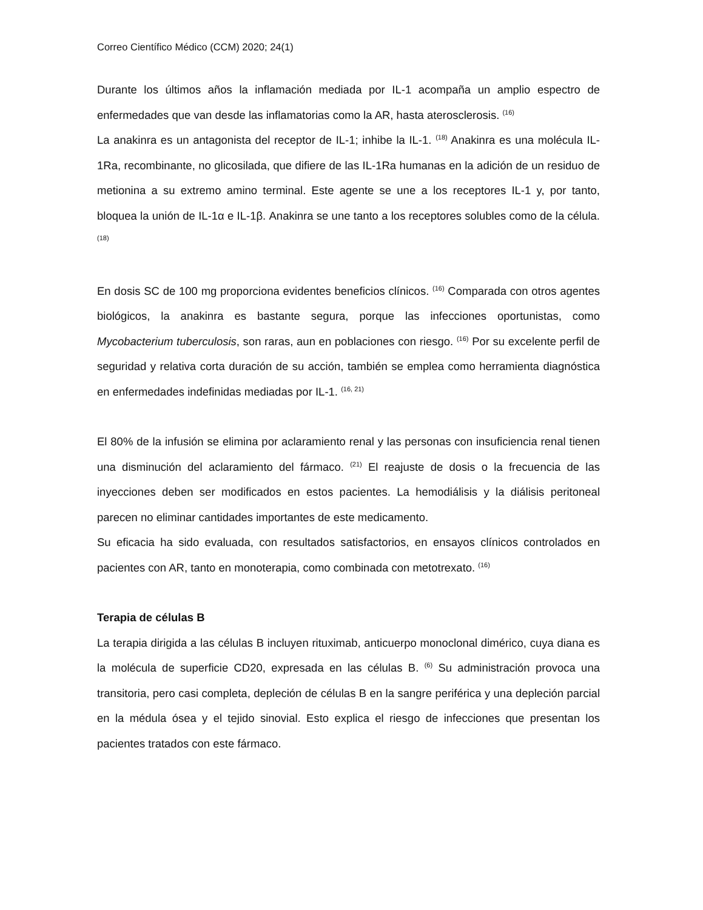Correo Científico Médico (CCM) 2020; 24(1)
Durante los últimos años la inflamación mediada por IL-1 acompaña un amplio espectro de enfermedades que van desde las inflamatorias como la AR, hasta aterosclerosis. <sup>(16)</sup>
La anakinra es un antagonista del receptor de IL-1; inhibe la IL-1. <sup>(18)</sup> Anakinra es una molécula IL-1Ra, recombinante, no glicosilada, que difiere de las IL-1Ra humanas en la adición de un residuo de metionina a su extremo amino terminal. Este agente se une a los receptores IL-1 y, por tanto, bloquea la unión de IL-1α e IL-1β. Anakinra se une tanto a los receptores solubles como de la célula. <sup>(18)</sup>
En dosis SC de 100 mg proporciona evidentes beneficios clínicos. <sup>(16)</sup> Comparada con otros agentes biológicos, la anakinra es bastante segura, porque las infecciones oportunistas, como Mycobacterium tuberculosis, son raras, aun en poblaciones con riesgo. <sup>(16)</sup> Por su excelente perfil de seguridad y relativa corta duración de su acción, también se emplea como herramienta diagnóstica en enfermedades indefinidas mediadas por IL-1. <sup>(16, 21)</sup>
El 80% de la infusión se elimina por aclaramiento renal y las personas con insuficiencia renal tienen una disminución del aclaramiento del fármaco. <sup>(21)</sup> El reajuste de dosis o la frecuencia de las inyecciones deben ser modificados en estos pacientes. La hemodiálisis y la diálisis peritoneal parecen no eliminar cantidades importantes de este medicamento.
Su eficacia ha sido evaluada, con resultados satisfactorios, en ensayos clínicos controlados en pacientes con AR, tanto en monoterapia, como combinada con metotrexato. <sup>(16)</sup>
Terapia de células B
La terapia dirigida a las células B incluyen rituximab, anticuerpo monoclonal dimérico, cuya diana es la molécula de superficie CD20, expresada en las células B. <sup>(6)</sup> Su administración provoca una transitoria, pero casi completa, depleción de células B en la sangre periférica y una depleción parcial en la médula ósea y el tejido sinovial. Esto explica el riesgo de infecciones que presentan los pacientes tratados con este fármaco.